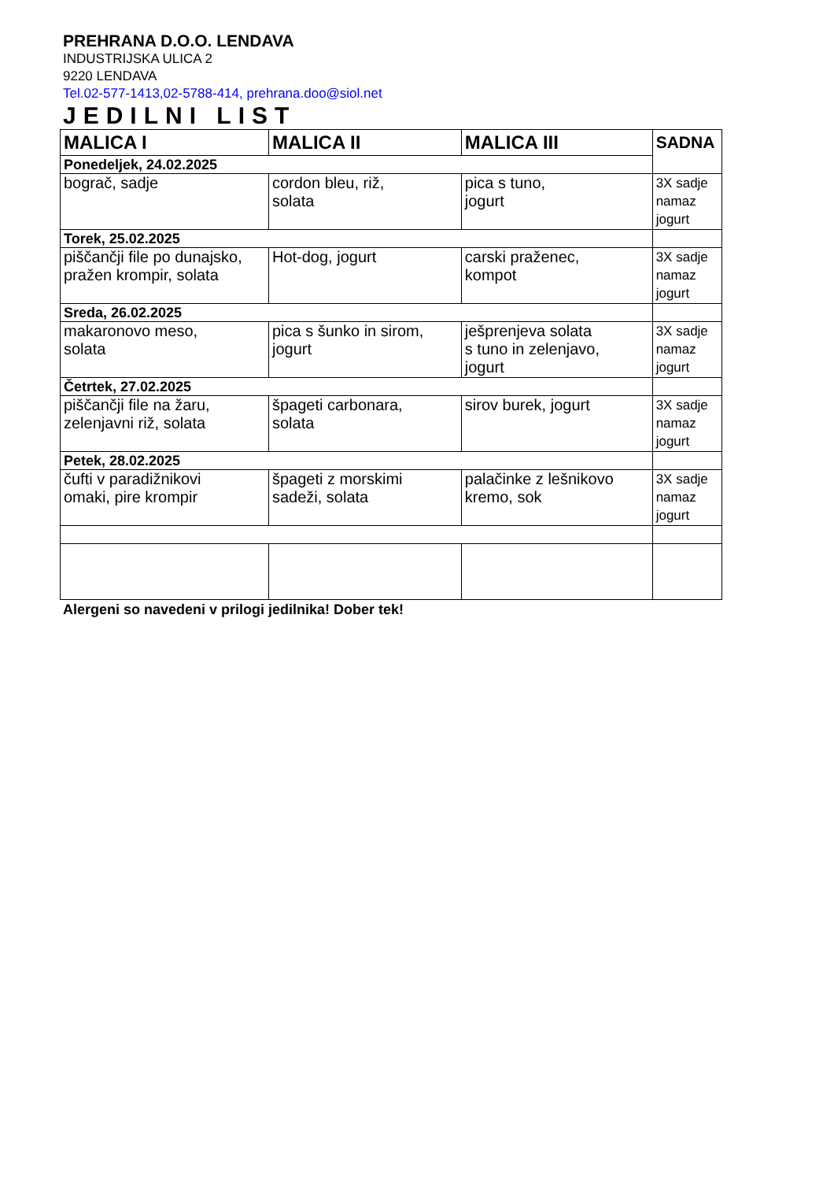PREHRANA D.O.O. LENDAVA
INDUSTRIJSKA ULICA 2
9220 LENDAVA
Tel.02-577-1413,02-5788-414, prehrana.doo@siol.net
JEDILNI LIST
| MALICA I | MALICA II | MALICA III | SADNA |
| Ponedeljek, 24.02.2025 | | | |
| bograč, sadje | cordon bleu, riž, solata | pica s tuno, jogurt | 3X sadje namaz jogurt |
| Torek, 25.02.2025 | | | |
| piščančji file po dunajsko, pražen krompir, solata | Hot-dog, jogurt | carski praženec, kompot | 3X sadje namaz jogurt |
| Sreda, 26.02.2025 | | | |
| makaronovo meso, solata | pica s šunko in sirom, jogurt | ješprenjeva solata s tuno in zelenjavo, jogurt | 3X sadje namaz jogurt |
| Četrtek, 27.02.2025 | | | |
| piščančji file na žaru, zelenjavni riž, solata | špageti carbonara, solata | sirov burek, jogurt | 3X sadje namaz jogurt |
| Petek, 28.02.2025 | | | |
| čufti v paradižnikovi omaki, pire krompir | špageti z morskimi sadeži, solata | palačinke z lešnikovo kremo, sok | 3X sadje namaz jogurt |
Alergeni so navedeni v prilogi jedilnika! Dober tek!